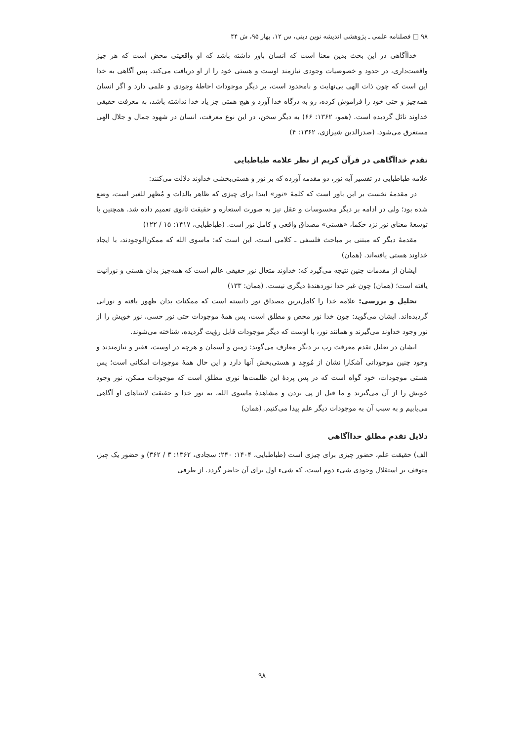۹۸ □ فصلنامه علمی ـ پژوهشی اندیشه نوین دینی، س ۱۲، بهار ۹۵، ش ۴۴
خداآگاهی در این بحث بدین معنا است که انسان باور داشته باشد که او واقعیتی محض است که هر چیز واقعیت‌داری، در حدود و خصوصیات وجودی نیازمند اوست و هستی خود را از او دریافت می‌کند. پس آگاهی به خدا این است که چون ذات الهی بی‌نهایت و نامحدود است، بر دیگر موجودات احاطهٔ وجودی و علمی دارد و اگر انسان همه‌چیز و حتی خود را فراموش کرده، رو به درگاه خدا آورد و هیچ همتی جز یاد خدا نداشته باشد، به معرفت حقیقی خداوند نائل گردیده است. (همو، ۱۳۶۲: ۶۶) به دیگر سخن، در این نوع معرفت، انسان در شهود جمال و جلال الهی مستغرق می‌شود. (صدرالدین شیرازی، ۱۳۶۲: ۴)
تقدم خداآگاهی در قرآن کریم از نظر علامه طباطبایی
علامه طباطبایی در تفسیر آیه نور، دو مقدمه آورده که بر نور و هستی‌بخشی خداوند دلالت می‌کنند:
در مقدمهٔ نخست بر این باور است که کلمهٔ «نور» ابتدا برای چیزی که ظاهر بالذات و مُظهر للغیر است، وضع شده بود؛ ولی در ادامه بر دیگر محسوسات و عقل نیز به صورت استعاره و حقیقت ثانوی تعمیم داده شد. همچنین با توسعهٔ معنای نور نزد حکما، «هستی» مصداق واقعی و کامل نور است. (طباطبایی، ۱۴۱۷: ۱۵ / ۱۲۲)
مقدمهٔ دیگر که مبتنی بر مباحث فلسفی ـ کلامی است، این است که: ماسوی الله که ممکن‌الوجودند، با ایجاد خداوند هستی یافته‌اند. (همان)
ایشان از مقدمات چنین نتیجه می‌گیرد که: خداوند متعال نور حقیقی عالم است که همه‌چیز بدان هستی و نورانیت یافته است؛ (همان) چون غیر خدا نوردهندهٔ دیگری نیست. (همان: ۱۳۳)
تحلیل و بررسی: علامه خدا را کامل‌ترین مصداق نور دانسته است که ممکنات بدان ظهور یافته و نورانی گردیده‌اند. ایشان می‌گوید: چون خدا نور محض و مطلق است، پس همهٔ موجودات حتی نور حسی، نور خویش را از نور وجود خداوند می‌گیرند و همانند نور، با اوست که دیگر موجودات قابل رؤیت گردیده، شناخته می‌شوند.
ایشان در تعلیل تقدم معرفت رب بر دیگر معارف می‌گوید: زمین و آسمان و هرچه در اوست، فقیر و نیازمندند و وجود چنین موجوداتی آشکارا نشان از مُوجِد و هستی‌بخش آنها دارد و این حال همهٔ موجودات امکانی است؛ پس هستی موجودات، خود گواه است که در پس پردهٔ این ظلمت‌ها نوری مطلق است که موجودات ممکن، نور وجود خویش را از آن می‌گیرند و ما قبل از پی بردن و مشاهدهٔ ماسوی الله، به نور خدا و حقیقت لایتناهای او آگاهی می‌یابیم و به سبب آن به موجودات دیگر علم پیدا می‌کنیم. (همان)
دلایل تقدم مطلق خداآگاهی
الف) حقیقت علم، حضور چیزی برای چیزی است (طباطبایی، ۱۴۰۴: ۲۴۰؛ سجادی، ۱۳۶۲: ۳ / ۳۶۲) و حضور یک چیز، متوقف بر استقلال وجودی شیء دوم است، که شیء اول برای آن حاضر گردد. از طرفی
۹۸